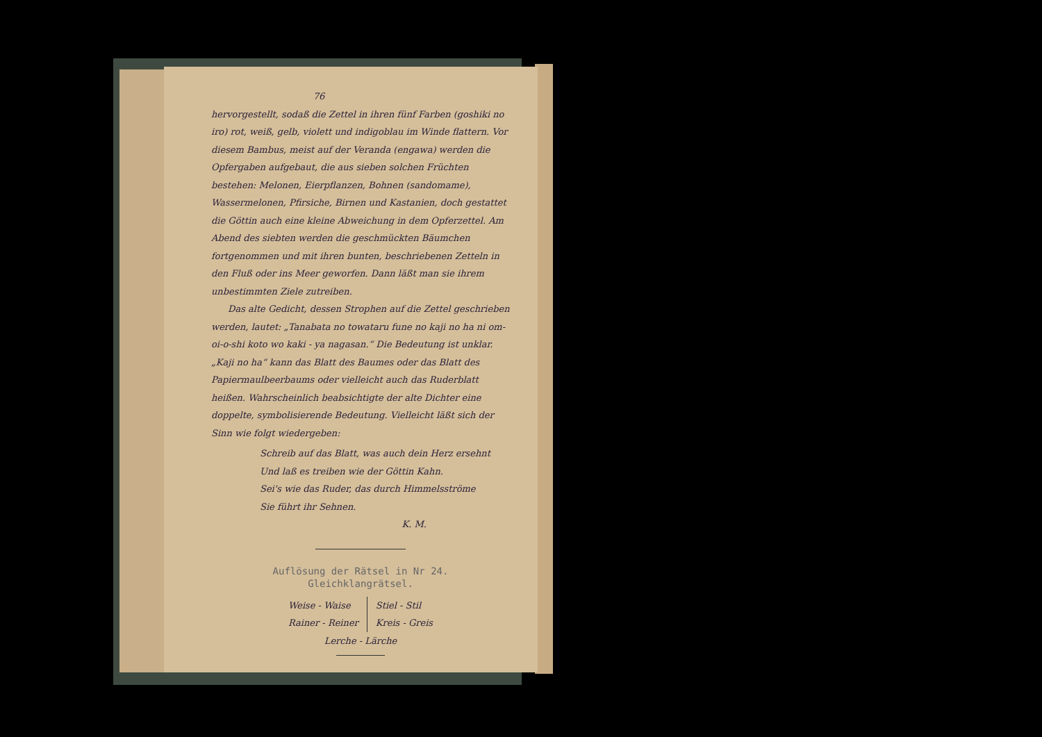76
hervorgestellt, sodaß die Zettel in ihren fünf Farben (goshiki no iro) rot, weiß, gelb, violett und indigoblau im Winde flattern. Vor diesem Bambus, meist auf der Veranda (engawa) werden die Opfergaben aufgebaut, die aus sieben solchen Früchten bestehen: Melonen, Eierpflanzen, Bohnen (sandomame), Wassermelonen, Pfirsiche, Birnen und Kastanien, doch gestattet die Göttin auch eine kleine Abweichung in dem Opferzettel. Am Abend des siebten werden die geschmückten Bäumchen fortgenommen und mit ihren bunten, beschriebenen Zetteln in den Fluß oder ins Meer geworfen. Dann läßt man sie ihrem unbestimmten Ziele zutreiben.
Das alte Gedicht, dessen Strophen auf die Zettel geschrieben werden, lautet: „Tanabata no towataru fune no kaji no ha ni om-oi-o-shi koto wo kaki - ya nagasan.“ Die Bedeutung ist unklar. „Kaji no ha“ kann das Blatt des Baumes oder das Blatt des Papiermaulbeerbaums oder vielleicht auch das Ruderblatt heißen. Wahrscheinlich beabsichtigte der alte Dichter eine doppelte, symbolisierende Bedeutung. Vielleicht läßt sich der Sinn wie folgt wiedergeben:
Schreib auf das Blatt, was auch dein Herz ersehnt
Und laß es treiben wie der Göttin Kahn.
Sei's wie das Ruder, das durch Himmelsströme
Sie führt ihr Sehnen.
K. M.
Auflösung der Rätsel in Nr 24.
Gleichklangrätsel.
Weise - Waise
Rainer - Reiner
Stiel - Stil
Kreis - Greis
Lerche - Lärche